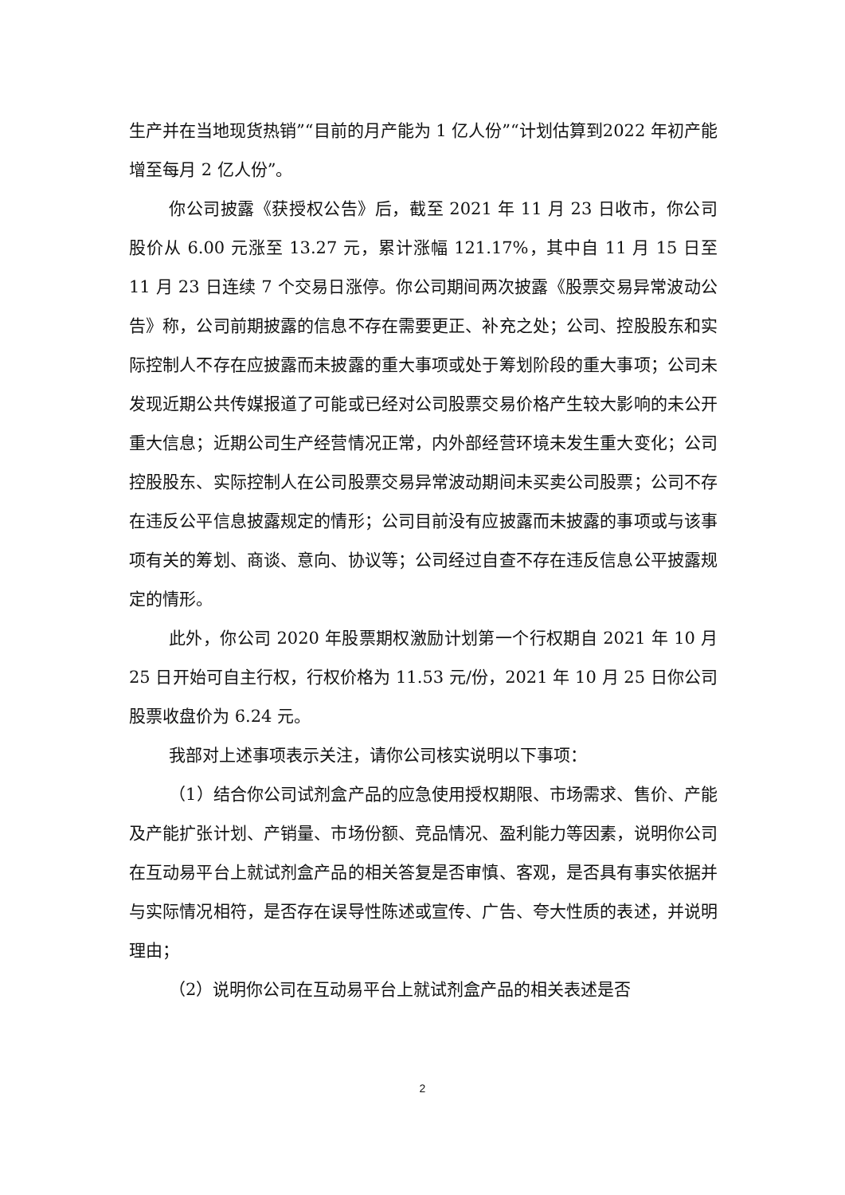生产并在当地现货热销”“目前的月产能为 1 亿人份”“计划估算到2022 年初产能增至每月 2 亿人份”。
你公司披露《获授权公告》后，截至 2021 年 11 月 23 日收市，你公司股价从 6.00 元涨至 13.27 元，累计涨幅 121.17%，其中自 11 月 15 日至 11 月 23 日连续 7 个交易日涨停。你公司期间两次披露《股票交易异常波动公告》称，公司前期披露的信息不存在需要更正、补充之处；公司、控股股东和实际控制人不存在应披露而未披露的重大事项或处于筹划阶段的重大事项；公司未发现近期公共传媒报道了可能或已经对公司股票交易价格产生较大影响的未公开重大信息；近期公司生产经营情况正常，内外部经营环境未发生重大变化；公司控股股东、实际控制人在公司股票交易异常波动期间未买卖公司股票；公司不存在违反公平信息披露规定的情形；公司目前没有应披露而未披露的事项或与该事项有关的筹划、商谈、意向、协议等；公司经过自查不存在违反信息公平披露规定的情形。
此外，你公司 2020 年股票期权激励计划第一个行权期自 2021 年 10 月 25 日开始可自主行权，行权价格为 11.53 元/份，2021 年 10 月 25 日你公司股票收盘价为 6.24 元。
我部对上述事项表示关注，请你公司核实说明以下事项：
（1）结合你公司试剂盒产品的应急使用授权期限、市场需求、售价、产能及产能扩张计划、产销量、市场份额、竞品情况、盈利能力等因素，说明你公司在互动易平台上就试剂盒产品的相关答复是否审慎、客观，是否具有事实依据并与实际情况相符，是否存在误导性陈述或宣传、广告、夸大性质的表述，并说明理由；
（2）说明你公司在互动易平台上就试剂盒产品的相关表述是否
2